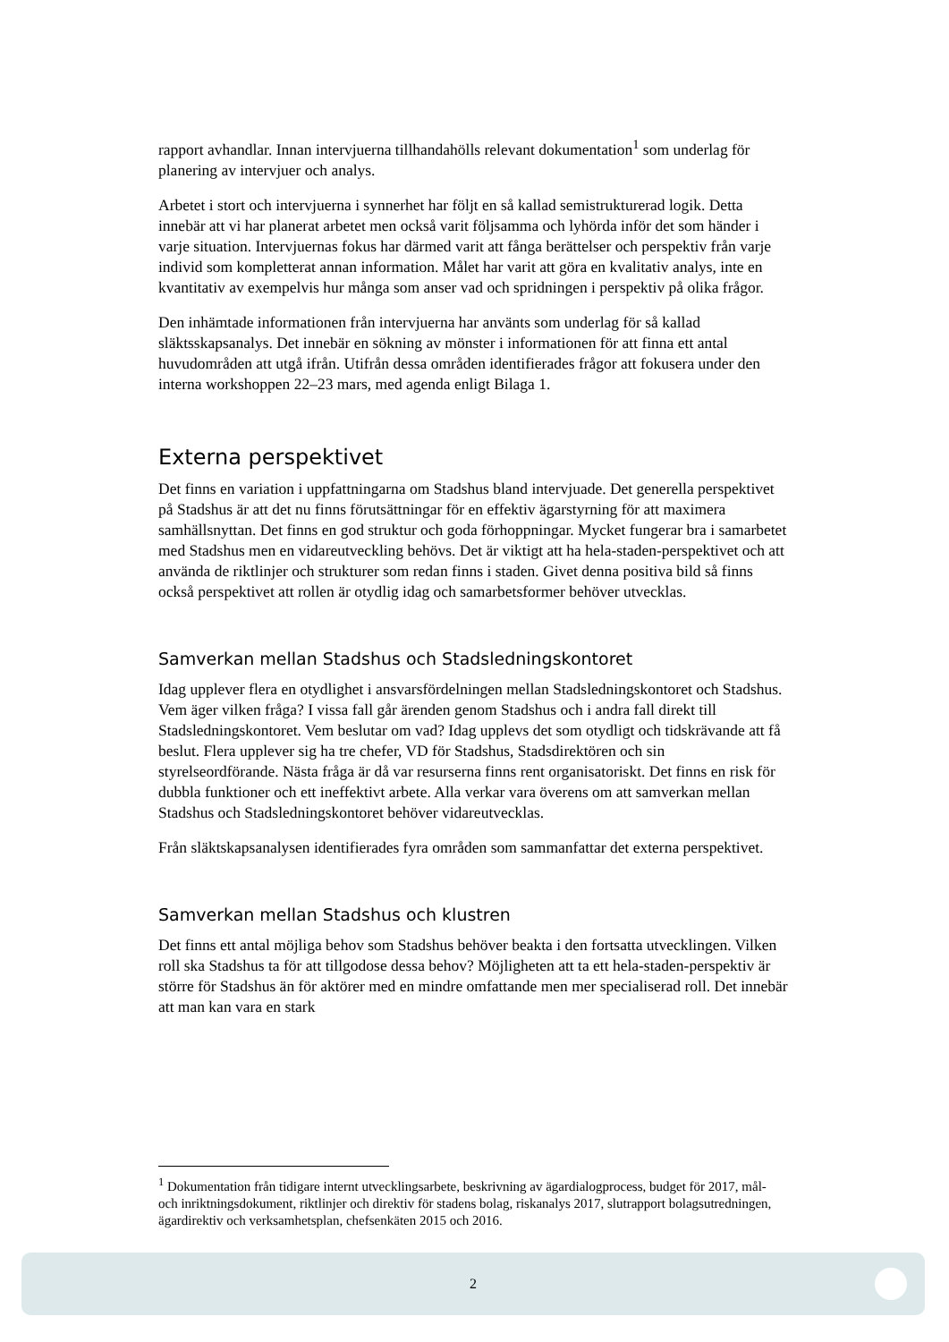rapport avhandlar. Innan intervjuerna tillhandahölls relevant dokumentation<sup>1</sup> som underlag för planering av intervjuer och analys.
Arbetet i stort och intervjuerna i synnerhet har följt en så kallad semistrukturerad logik. Detta innebär att vi har planerat arbetet men också varit följsamma och lyhörda inför det som händer i varje situation. Intervjuernas fokus har därmed varit att fånga berättelser och perspektiv från varje individ som kompletterat annan information. Målet har varit att göra en kvalitativ analys, inte en kvantitativ av exempelvis hur många som anser vad och spridningen i perspektiv på olika frågor.
Den inhämtade informationen från intervjuerna har använts som underlag för så kallad släktsskapsanalys. Det innebär en sökning av mönster i informationen för att finna ett antal huvudområden att utgå ifrån. Utifrån dessa områden identifierades frågor att fokusera under den interna workshoppen 22–23 mars, med agenda enligt Bilaga 1.
Externa perspektivet
Det finns en variation i uppfattningarna om Stadshus bland intervjuade. Det generella perspektivet på Stadshus är att det nu finns förutsättningar för en effektiv ägarstyrning för att maximera samhällsnyttan. Det finns en god struktur och goda förhoppningar. Mycket fungerar bra i samarbetet med Stadshus men en vidareutveckling behövs. Det är viktigt att ha hela-staden-perspektivet och att använda de riktlinjer och strukturer som redan finns i staden. Givet denna positiva bild så finns också perspektivet att rollen är otydlig idag och samarbetsformer behöver utvecklas.
Samverkan mellan Stadshus och Stadsledningskontoret
Idag upplever flera en otydlighet i ansvarsfördelningen mellan Stadsledningskontoret och Stadshus. Vem äger vilken fråga? I vissa fall går ärenden genom Stadshus och i andra fall direkt till Stadsledningskontoret. Vem beslutar om vad? Idag upplevs det som otydligt och tidskrävande att få beslut. Flera upplever sig ha tre chefer, VD för Stadshus, Stadsdirektören och sin styrelseordförande. Nästa fråga är då var resurserna finns rent organisatoriskt. Det finns en risk för dubbla funktioner och ett ineffektivt arbete. Alla verkar vara överens om att samverkan mellan Stadshus och Stadsledningskontoret behöver vidareutvecklas.
Från släktskapsanalysen identifierades fyra områden som sammanfattar det externa perspektivet.
Samverkan mellan Stadshus och klustren
Det finns ett antal möjliga behov som Stadshus behöver beakta i den fortsatta utvecklingen. Vilken roll ska Stadshus ta för att tillgodose dessa behov? Möjligheten att ta ett hela-staden-perspektiv är större för Stadshus än för aktörer med en mindre omfattande men mer specialiserad roll. Det innebär att man kan vara en stark
<sup>1</sup> Dokumentation från tidigare internt utvecklingsarbete, beskrivning av ägardialogprocess, budget för 2017, mål- och inriktningsdokument, riktlinjer och direktiv för stadens bolag, riskanalys 2017, slutrapport bolagsutredningen, ägardirektiv och verksamhetsplan, chefsenkäten 2015 och 2016.
2